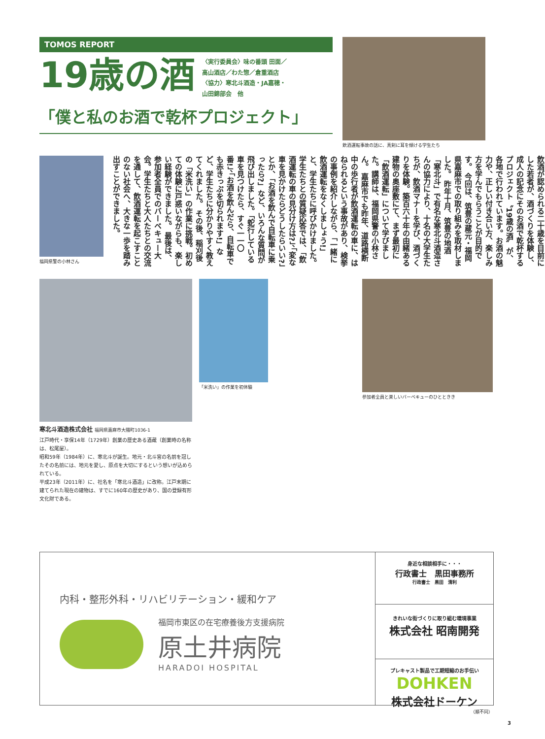TOMOS REPORT
19歳の酒
〈実行委員会〉味の番頭 田面／
高山酒店／わた惣／倉重酒店
〈協力〉寒北斗酒造・JA嘉穂・
山田錦部会　他
「僕と私のお酒で乾杯プロジェクト」
飲酒運転事故の話に、真剣に耳を傾ける学生たち
福岡県警の小林さん
飲酒が認められる二十歳を目前にした若者が、酒づくりを体験し、成人の記念にそのお酒で乾杯するプロジェクト〝19歳の酒〟が、各地で行われています。お酒の魅力や、正しい付き合い方、楽しみ方を学んでもらうことが目的です。 今回は、筑豊の蔵元・福岡県嘉麻市での取り組みを取材しました。 昨年十月、筑豊の地酒「寒北斗」で有名な寒北斗酒造さんの協力により、十名の大学生たちが、飲酒マナーを学び、酒づくりを体験。築百六十年の由緒ある建物の奥座敷にて、まず最初に「飲酒運転」について学びました。講師は、福岡県警の小林さん。 嘉麻市でも昨年、道路横断中の歩行者が飲酒運転の車に、はねられるという事故があり、検挙の事例を紹介しながら、「一緒に飲酒運転をなくしましょう!」と、学生たちに呼びかけました。 学生たちとの質疑応答では、「飲酒運転の車の見分け方は?」、「変な車を見かけたらどうしたらいい?」とか、「お酒を飲んで自転車に乗ったら?」など、いろんな質問が飛び出しました。「蛇行している車を見つけたら、すぐ一一〇番!」、「お酒を飲んだら、自転車でも赤きっぷを切られます!」など、学生たちに分かりやすく教えてくれました。 その後、稲刈後の「米洗い」の作業に挑戦。初めての体験に戸惑いながらも、楽しい経験ができました。 最後は、参加者全員でのバーベキュー大会。学生たちと大人たちとの交流を通して、飲酒運転を起こすことのない社会へ、大きな一歩を踏み出すことができました。
寒北斗酒造株式会社 福岡県嘉麻市大隈町1036-1
江戸時代・享保14年（1729年）創業の歴史ある酒蔵（創業時の名称は、松尾屋）。
昭和59年（1984年）に、寒北斗が誕生。地元・北斗宮の名前を冠したその名前には、地元を愛し、原点を大切にするという想いが込められている。
平成23年（2011年）に、社名を「寒北斗酒造」に改称。江戸末期に建てられた現在の建物は、すでに160年の歴史があり、国の登録有形文化財である。
「米洗い」の作業を初体験 参加者全員と楽しいバーベキューのひとときき
内科・整形外科・リハビリテーション・緩和ケア
福岡市東区の在宅療養後方支援病院
原土井病院
HARADOI HOSPITAL
身近な相談相手に・・・
行政書士　黒田事務所
行政書士　黒田　清利
きれいな街づくりに取り組む環境事業
株式会社 昭南開発
プレキャスト製品で工期短縮のお手伝い
DOHKEN
株式会社ドーケン
（順不同）
3